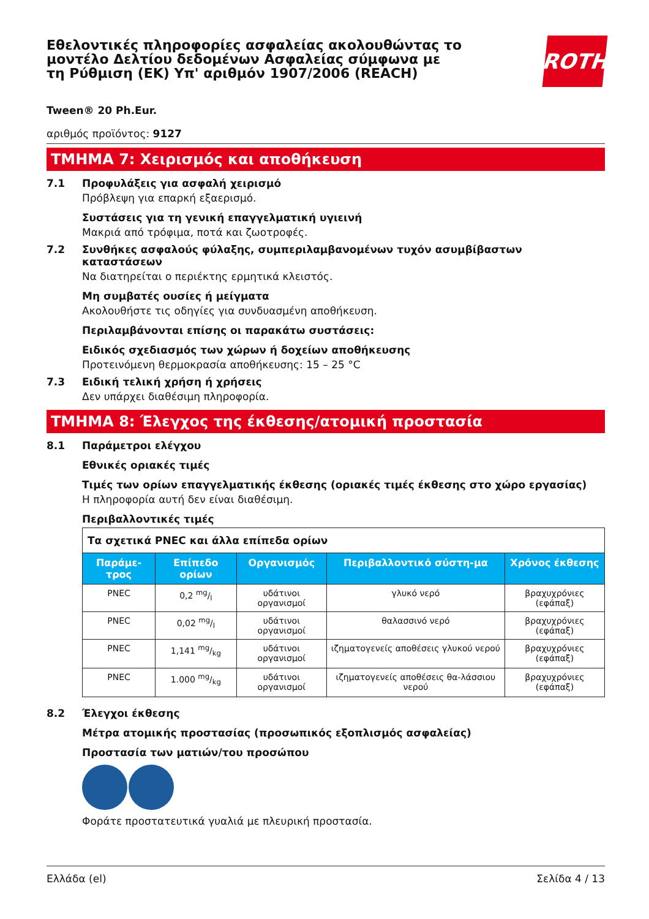Εθελοντικές πληροφορίες ασφαλείας ακολουθώντας το μοντέλο Δελτίου δεδομένων Ασφαλείας σύμφωνα με τη Ρύθμιση (ΕΚ) Υπ' αριθμόν 1907/2006 (REACH)
ROTH
Tween® 20 Ph.Eur.
αριθμός προϊόντος: 9127
ΤΜΗΜΑ 7: Χειρισμός και αποθήκευση
7.1 Προφυλάξεις για ασφαλή χειρισμό
Πρόβλεψη για επαρκή εξαερισμό.
Συστάσεις για τη γενική επαγγελματική υγιεινή
Μακριά από τρόφιμα, ποτά και ζωοτροφές.
7.2 Συνθήκες ασφαλούς φύλαξης, συμπεριλαμβανομένων τυχόν ασυμβίβαστων καταστάσεων
Να διατηρείται ο περιέκτης ερμητικά κλειστός.
Μη συμβατές ουσίες ή μείγματα
Ακολουθήστε τις οδηγίες για συνδυασμένη αποθήκευση.
Περιλαμβάνονται επίσης οι παρακάτω συστάσεις:
Ειδικός σχεδιασμός των χώρων ή δοχείων αποθήκευσης
Προτεινόμενη θερμοκρασία αποθήκευσης: 15 – 25 °C
7.3 Ειδική τελική χρήση ή χρήσεις
Δεν υπάρχει διαθέσιμη πληροφορία.
ΤΜΗΜΑ 8: Έλεγχος της έκθεσης/ατομική προστασία
8.1 Παράμετροι ελέγχου
Εθνικές οριακές τιμές
Τιμές των ορίων επαγγελματικής έκθεσης (οριακές τιμές έκθεσης στο χώρο εργασίας)
Η πληροφορία αυτή δεν είναι διαθέσιμη.
Περιβαλλοντικές τιμές
| Τα σχετικά PNEC και άλλα επίπεδα ορίων | | | | |
| Παράμε-τρος | Επίπεδο ορίων | Οργανισμός | Περιβαλλοντικό σύστη-μα | Χρόνος έκθεσης |
| PNEC | 0,2 mg/l | υδάτινοι οργανισμοί | γλυκό νερό | βραχυχρόνιες (εφάπαξ) |
| PNEC | 0,02 mg/l | υδάτινοι οργανισμοί | θαλασσινό νερό | βραχυχρόνιες (εφάπαξ) |
| PNEC | 1,141 mg/kg | υδάτινοι οργανισμοί | ιζηματογενείς αποθέσεις γλυκού νερού | βραχυχρόνιες (εφάπαξ) |
| PNEC | 1.000 mg/kg | υδάτινοι οργανισμοί | ιζηματογενείς αποθέσεις θα-λάσσιου νερού | βραχυχρόνιες (εφάπαξ) |
8.2 Έλεγχοι έκθεσης
Μέτρα ατομικής προστασίας (προσωπικός εξοπλισμός ασφαλείας)
Προστασία των ματιών/του προσώπου
Φοράτε προστατευτικά γυαλιά με πλευρική προστασία.
Ελλάδα (el) Σελίδα 4 / 13